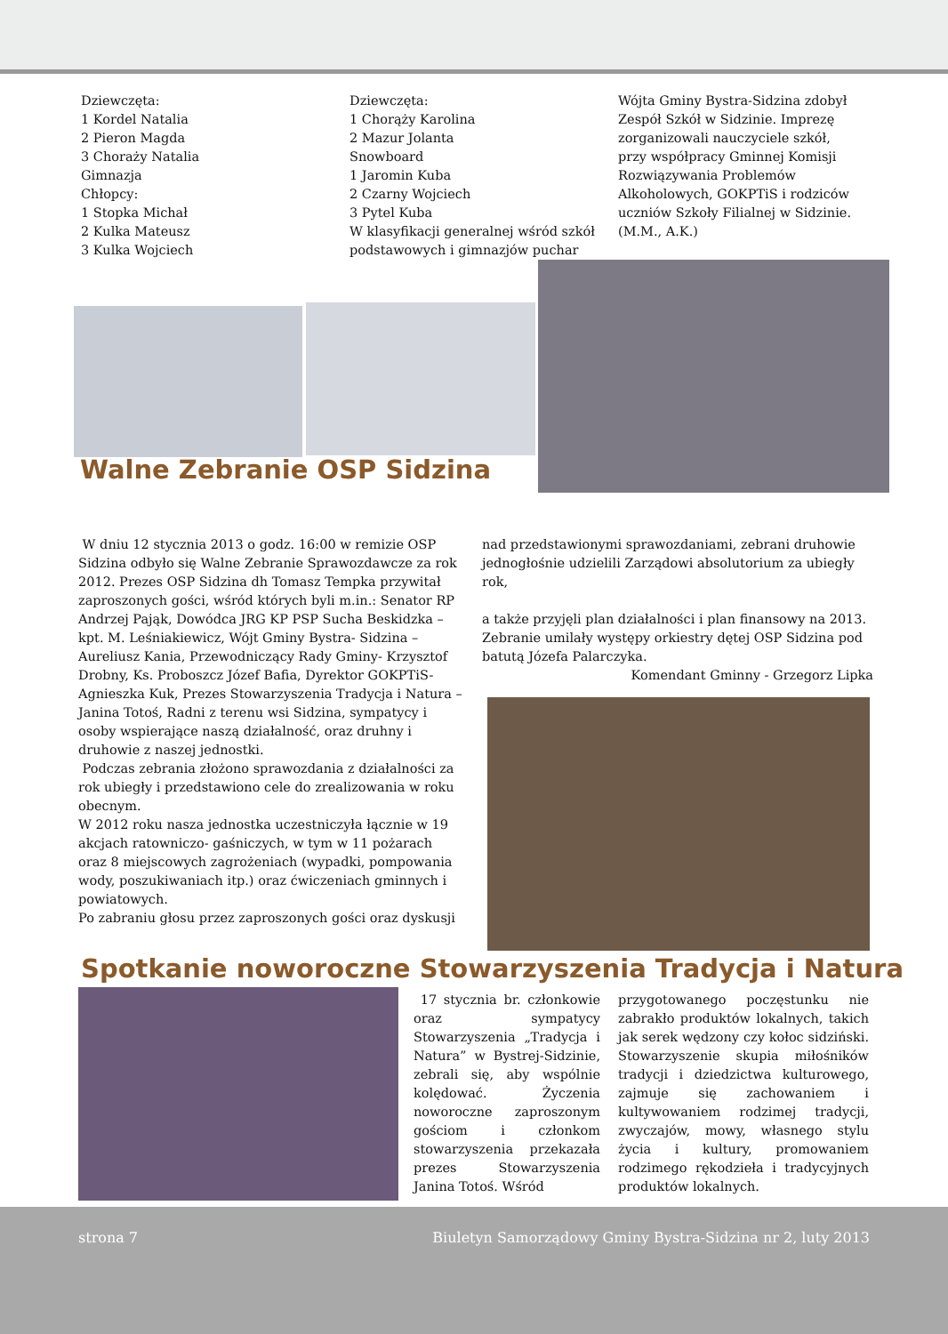Dziewczęta:
1 Kordel Natalia
2 Pieron Magda
3 Chorażу Natalia
Gimnazja
Chłopcy:
1 Stopka Michał
2 Kulka Mateusz
3 Kulka Wojciech
Dziewczęta:
1 Chorąży Karolina
2 Mazur Jolanta
Snowboard
1 Jaromin Kuba
2 Czarny Wojciech
3 Pytel Kuba
W klasyfikacji generalnej wśród szkół podstawowych i gimnazjów puchar
Wójta Gminy Bystra-Sidzina zdobył Zespół Szkół w Sidzinie. Imprezę zorganizowali nauczyciele szkół, przy współpracy Gminnej Komisji Rozwiązywania Problemów Alkoholowych, GOKPTiS i rodziców uczniów Szkoły Filialnej w Sidzinie. (M.M., A.K.)
Walne Zebranie OSP Sidzina
W dniu 12 stycznia 2013 o godz. 16:00 w remizie OSP Sidzina odbyło się Walne Zebranie Sprawozdawcze za rok 2012. Prezes OSP Sidzina dh Tomasz Tempka przywitał zaproszonych gości, wśród których byli m.in.: Senator RP Andrzej Pająk, Dowódca JRG KP PSP Sucha Beskidzka – kpt. M. Leśniakiewicz, Wójt Gminy Bystra- Sidzina – Aureliusz Kania, Przewodniczący Rady Gminy- Krzysztof Drobny, Ks. Proboszcz Józef Bafia, Dyrektor GOKPTiS- Agnieszka Kuk, Prezes Stowarzyszenia Tradycja i Natura – Janina Totoś, Radni z terenu wsi Sidzina, sympatycy i osoby wspierające naszą działalność, oraz druhny i druhowie z naszej jednostki.
Podczas zebrania złożono sprawozdania z działalności za rok ubiegły i przedstawiono cele do zrealizowania w roku obecnym.
W 2012 roku nasza jednostka uczestniczyła łącznie w 19 akcjach ratowniczo- gaśniczych, w tym w 11 pożarach oraz 8 miejscowych zagrożeniach (wypadki, pompowania wody, poszukiwaniach itp.) oraz ćwiczeniach gminnych i powiatowych.
Po zabraniu głosu przez zaproszonych gości oraz dyskusji
nad przedstawionymi sprawozdaniami, zebrani druhowie jednogłośnie udzielili Zarządowi absolutorium za ubiegły rok,
a także przyjęli plan działalności i plan finansowy na 2013. Zebranie umilały występy orkiestry dętej OSP Sidzina pod batutą Józefa Palarczyka.
Komendant Gminny - Grzegorz Lipka
Spotkanie noworoczne Stowarzyszenia Tradycja i Natura
17 stycznia br. członkowie oraz sympatycy Stowarzyszenia „Tradycja i Natura” w Bystrej-Sidzinie, zebrali się, aby wspólnie kolędować. Życzenia noworoczne zaproszonym gościom i członkom stowarzyszenia przekazała prezes Stowarzyszenia Janina Totoś. Wśród
przygotowanego poczęstunku nie zabrakło produktów lokalnych, takich jak serek wędzony czy kołoc sidziński. Stowarzyszenie skupia miłośników tradycji i dziedzictwa kulturowego, zajmuje się zachowaniem i kultywowaniem rodzimej tradycji, zwyczajów, mowy, własnego stylu życia i kultury, promowaniem rodzimego rękodzieła i tradycyjnych produktów lokalnych.
strona 7 Biuletyn Samorządowy Gminy Bystra-Sidzina nr 2, luty 2013